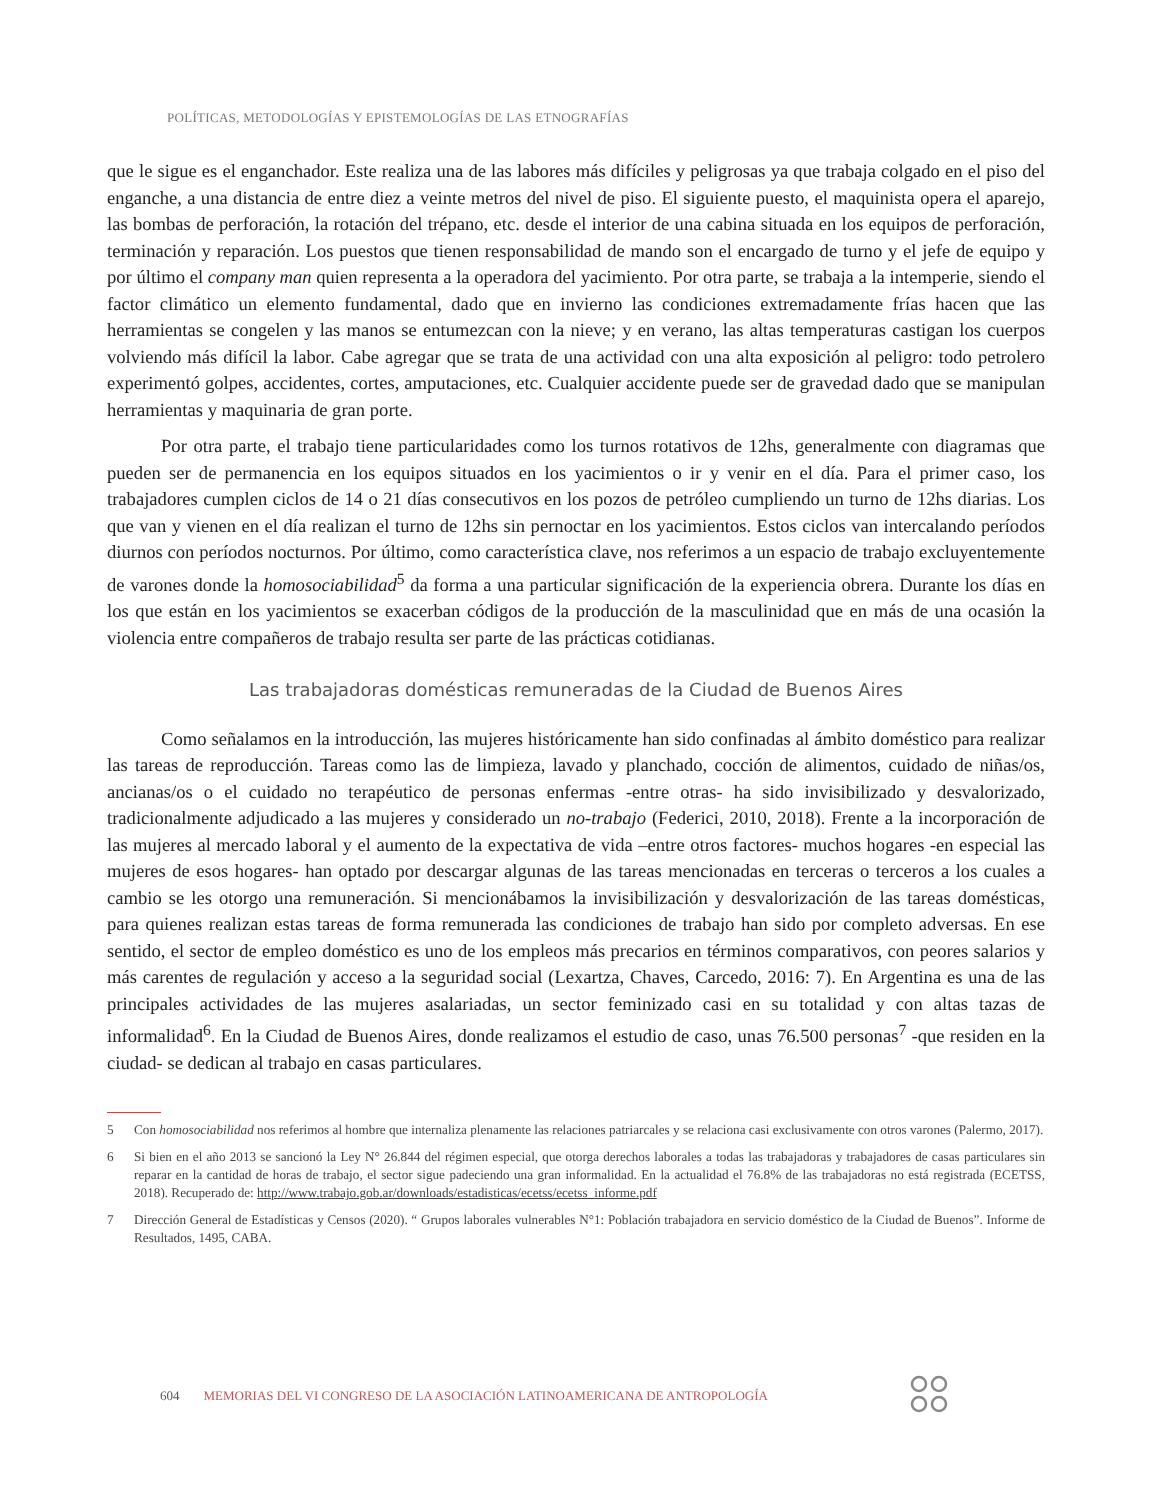POLÍTICAS, METODOLOGÍAS Y EPISTEMOLOGÍAS DE LAS ETNOGRAFÍAS
que le sigue es el enganchador. Este realiza una de las labores más difíciles y peligrosas ya que trabaja colgado en el piso del enganche, a una distancia de entre diez a veinte metros del nivel de piso. El siguiente puesto, el maquinista opera el aparejo, las bombas de perforación, la rotación del trépano, etc. desde el interior de una cabina situada en los equipos de perforación, terminación y reparación. Los puestos que tienen responsabilidad de mando son el encargado de turno y el jefe de equipo y por último el company man quien representa a la operadora del yacimiento. Por otra parte, se trabaja a la intemperie, siendo el factor climático un elemento fundamental, dado que en invierno las condiciones extremadamente frías hacen que las herramientas se congelen y las manos se entumezcan con la nieve; y en verano, las altas temperaturas castigan los cuerpos volviendo más difícil la labor. Cabe agregar que se trata de una actividad con una alta exposición al peligro: todo petrolero experimentó golpes, accidentes, cortes, amputaciones, etc. Cualquier accidente puede ser de gravedad dado que se manipulan herramientas y maquinaria de gran porte.
Por otra parte, el trabajo tiene particularidades como los turnos rotativos de 12hs, generalmente con diagramas que pueden ser de permanencia en los equipos situados en los yacimientos o ir y venir en el día. Para el primer caso, los trabajadores cumplen ciclos de 14 o 21 días consecutivos en los pozos de petróleo cumpliendo un turno de 12hs diarias. Los que van y vienen en el día realizan el turno de 12hs sin pernoctar en los yacimientos. Estos ciclos van intercalando períodos diurnos con períodos nocturnos. Por último, como característica clave, nos referimos a un espacio de trabajo excluyentemente de varones donde la homosociabilidad<sup>5</sup> da forma a una particular significación de la experiencia obrera. Durante los días en los que están en los yacimientos se exacerban códigos de la producción de la masculinidad que en más de una ocasión la violencia entre compañeros de trabajo resulta ser parte de las prácticas cotidianas.
Las trabajadoras domésticas remuneradas de la Ciudad de Buenos Aires
Como señalamos en la introducción, las mujeres históricamente han sido confinadas al ámbito doméstico para realizar las tareas de reproducción. Tareas como las de limpieza, lavado y planchado, cocción de alimentos, cuidado de niñas/os, ancianas/os o el cuidado no terapéutico de personas enfermas -entre otras- ha sido invisibilizado y desvalorizado, tradicionalmente adjudicado a las mujeres y considerado un no-trabajo (Federici, 2010, 2018). Frente a la incorporación de las mujeres al mercado laboral y el aumento de la expectativa de vida –entre otros factores- muchos hogares -en especial las mujeres de esos hogares- han optado por descargar algunas de las tareas mencionadas en terceras o terceros a los cuales a cambio se les otorgo una remuneración. Si mencionábamos la invisibilización y desvalorización de las tareas domésticas, para quienes realizan estas tareas de forma remunerada las condiciones de trabajo han sido por completo adversas. En ese sentido, el sector de empleo doméstico es uno de los empleos más precarios en términos comparativos, con peores salarios y más carentes de regulación y acceso a la seguridad social (Lexartza, Chaves, Carcedo, 2016: 7). En Argentina es una de las principales actividades de las mujeres asalariadas, un sector feminizado casi en su totalidad y con altas tazas de informalidad<sup>6</sup>. En la Ciudad de Buenos Aires, donde realizamos el estudio de caso, unas 76.500 personas<sup>7</sup> -que residen en la ciudad- se dedican al trabajo en casas particulares.
5 Con homosociabilidad nos referimos al hombre que internaliza plenamente las relaciones patriarcales y se relaciona casi exclusivamente con otros varones (Palermo, 2017).
6 Si bien en el año 2013 se sancionó la Ley N° 26.844 del régimen especial, que otorga derechos laborales a todas las trabajadoras y trabajadores de casas particulares sin reparar en la cantidad de horas de trabajo, el sector sigue padeciendo una gran informalidad. En la actualidad el 76.8% de las trabajadoras no está registrada (ECETSS, 2018). Recuperado de: http://www.trabajo.gob.ar/downloads/estadisticas/ecetss/ecetss_informe.pdf
7 Dirección General de Estadísticas y Censos (2020). “ Grupos laborales vulnerables N°1: Población trabajadora en servicio doméstico de la Ciudad de Buenos”. Informe de Resultados, 1495, CABA.
604 MEMORIAS DEL VI CONGRESO DE LA ASOCIACIÓN LATINOAMERICANA DE ANTROPOLOGÍA